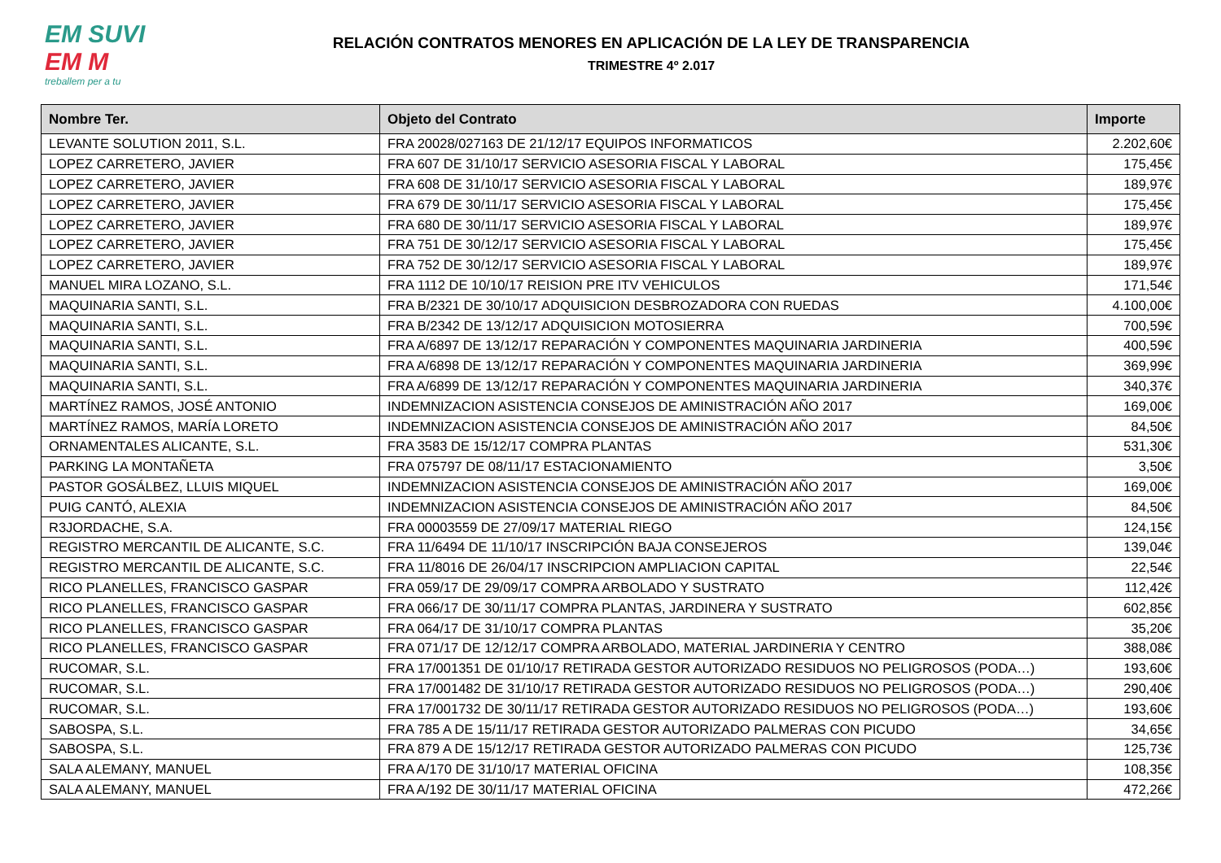EM SUVI
EM M
treballem per a tu
RELACIÓN CONTRATOS MENORES EN APLICACIÓN DE LA LEY DE TRANSPARENCIA
TRIMESTRE 4º 2.017
| Nombre Ter. | Objeto del Contrato | Importe |
| --- | --- | --- |
| LEVANTE SOLUTION 2011, S.L. | FRA 20028/027163 DE 21/12/17 EQUIPOS INFORMATICOS | 2.202,60€ |
| LOPEZ CARRETERO, JAVIER | FRA 607 DE 31/10/17 SERVICIO ASESORIA FISCAL Y LABORAL | 175,45€ |
| LOPEZ CARRETERO, JAVIER | FRA 608 DE 31/10/17 SERVICIO ASESORIA FISCAL Y LABORAL | 189,97€ |
| LOPEZ CARRETERO, JAVIER | FRA 679 DE 30/11/17 SERVICIO ASESORIA FISCAL Y LABORAL | 175,45€ |
| LOPEZ CARRETERO, JAVIER | FRA 680 DE 30/11/17 SERVICIO ASESORIA FISCAL Y LABORAL | 189,97€ |
| LOPEZ CARRETERO, JAVIER | FRA 751 DE 30/12/17 SERVICIO ASESORIA FISCAL Y LABORAL | 175,45€ |
| LOPEZ CARRETERO, JAVIER | FRA 752 DE 30/12/17 SERVICIO ASESORIA FISCAL Y LABORAL | 189,97€ |
| MANUEL MIRA LOZANO, S.L. | FRA 1112 DE 10/10/17 REISION PRE ITV VEHICULOS | 171,54€ |
| MAQUINARIA SANTI, S.L. | FRA B/2321 DE 30/10/17 ADQUISICION DESBROZADORA CON RUEDAS | 4.100,00€ |
| MAQUINARIA SANTI, S.L. | FRA B/2342 DE 13/12/17 ADQUISICION MOTOSIERRA | 700,59€ |
| MAQUINARIA SANTI, S.L. | FRA A/6897 DE 13/12/17 REPARACIÓN Y COMPONENTES MAQUINARIA JARDINERIA | 400,59€ |
| MAQUINARIA SANTI, S.L. | FRA A/6898 DE 13/12/17 REPARACIÓN Y COMPONENTES MAQUINARIA JARDINERIA | 369,99€ |
| MAQUINARIA SANTI, S.L. | FRA A/6899 DE 13/12/17 REPARACIÓN Y COMPONENTES MAQUINARIA JARDINERIA | 340,37€ |
| MARTÍNEZ RAMOS, JOSÉ ANTONIO | INDEMNIZACION ASISTENCIA CONSEJOS DE AMINISTRACIÓN AÑO 2017 | 169,00€ |
| MARTÍNEZ RAMOS, MARÍA LORETO | INDEMNIZACION ASISTENCIA CONSEJOS DE AMINISTRACIÓN AÑO 2017 | 84,50€ |
| ORNAMENTALES ALICANTE, S.L. | FRA 3583 DE 15/12/17 COMPRA PLANTAS | 531,30€ |
| PARKING LA MONTAÑETA | FRA 075797 DE 08/11/17 ESTACIONAMIENTO | 3,50€ |
| PASTOR GOSÁLBEZ, LLUIS MIQUEL | INDEMNIZACION ASISTENCIA CONSEJOS DE AMINISTRACIÓN AÑO 2017 | 169,00€ |
| PUIG CANTÓ, ALEXIA | INDEMNIZACION ASISTENCIA CONSEJOS DE AMINISTRACIÓN AÑO 2017 | 84,50€ |
| R3JORDACHE, S.A. | FRA 00003559 DE 27/09/17 MATERIAL RIEGO | 124,15€ |
| REGISTRO MERCANTIL DE ALICANTE, S.C. | FRA 11/6494 DE 11/10/17 INSCRIPCIÓN BAJA CONSEJEROS | 139,04€ |
| REGISTRO MERCANTIL DE ALICANTE, S.C. | FRA 11/8016 DE 26/04/17 INSCRIPCION AMPLIACION CAPITAL | 22,54€ |
| RICO PLANELLES, FRANCISCO GASPAR | FRA 059/17 DE 29/09/17 COMPRA ARBOLADO Y SUSTRATO | 112,42€ |
| RICO PLANELLES, FRANCISCO GASPAR | FRA 066/17 DE 30/11/17 COMPRA PLANTAS, JARDINERA Y SUSTRATO | 602,85€ |
| RICO PLANELLES, FRANCISCO GASPAR | FRA 064/17 DE 31/10/17 COMPRA PLANTAS | 35,20€ |
| RICO PLANELLES, FRANCISCO GASPAR | FRA 071/17 DE 12/12/17 COMPRA ARBOLADO, MATERIAL JARDINERIA Y CENTRO | 388,08€ |
| RUCOMAR, S.L. | FRA 17/001351 DE 01/10/17 RETIRADA GESTOR AUTORIZADO RESIDUOS NO PELIGROSOS (PODA…) | 193,60€ |
| RUCOMAR, S.L. | FRA 17/001482 DE 31/10/17 RETIRADA GESTOR AUTORIZADO RESIDUOS NO PELIGROSOS (PODA…) | 290,40€ |
| RUCOMAR, S.L. | FRA 17/001732 DE 30/11/17 RETIRADA GESTOR AUTORIZADO RESIDUOS NO PELIGROSOS (PODA…) | 193,60€ |
| SABOSPA, S.L. | FRA 785 A DE 15/11/17 RETIRADA GESTOR AUTORIZADO PALMERAS CON PICUDO | 34,65€ |
| SABOSPA, S.L. | FRA 879 A DE 15/12/17 RETIRADA GESTOR AUTORIZADO PALMERAS CON PICUDO | 125,73€ |
| SALA ALEMANY, MANUEL | FRA A/170 DE 31/10/17 MATERIAL OFICINA | 108,35€ |
| SALA ALEMANY, MANUEL | FRA A/192 DE 30/11/17 MATERIAL OFICINA | 472,26€ |